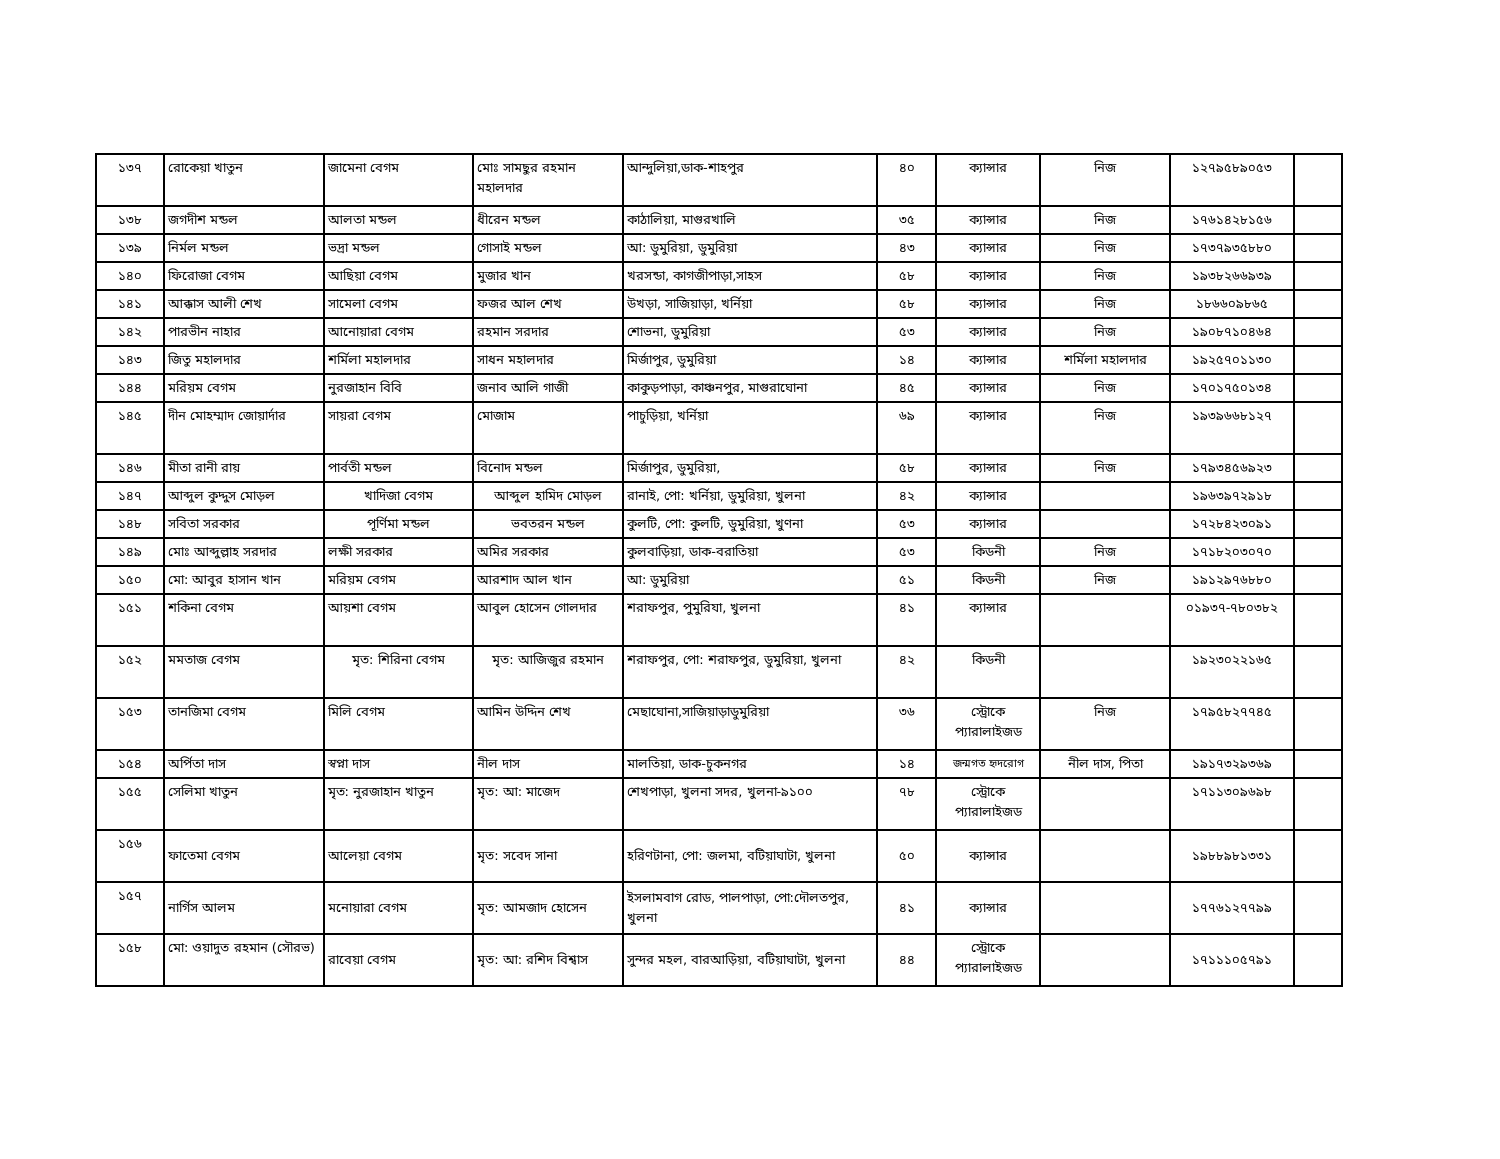| ১৩৭ | রোকেয়া খাতুন | জামেনা বেগম | মোঃ সামছুর রহমান মহালদার | আন্দুলিয়া,ডাক-শাহপুর | ৪০ | ক্যান্সার | নিজ | ১২৭৯৫৮৯০৫৩ | |
| ১৩৮ | জগদীশ মন্ডল | আলতা মন্ডল | ধীরেন মন্ডল | কাঠালিয়া, মাগুরখালি | ৩৫ | ক্যান্সার | নিজ | ১৭৬১৪২৮১৫৬ | |
| ১৩৯ | নির্মল মন্ডল | ভদ্রা মন্ডল | গোসাই মন্ডল | আ: ডুমুরিয়া, ডুমুরিয়া | ৪৩ | ক্যান্সার | নিজ | ১৭৩৭৯৩৫৮৮০ | |
| ১৪০ | ফিরোজা বেগম | আছিয়া বেগম | মুজার খান | খরসন্ডা, কাগজীপাড়া,সাহস | ৫৮ | ক্যান্সার | নিজ | ১৯৩৮২৬৬৯৩৯ | |
| ১৪১ | আক্কাস আলী শেখ | সামেলা বেগম | ফজর আল শেখ | উখড়া, সাজিয়াড়া, খর্নিয়া | ৫৮ | ক্যান্সার | নিজ | ১৮৬৬০৯৮৬৫ | |
| ১৪২ | পারভীন নাহার | আনোয়ারা বেগম | রহমান সরদার | শোভনা, ডুমুরিয়া | ৫৩ | ক্যান্সার | নিজ | ১৯০৮৭১০৪৬৪ | |
| ১৪৩ | জিতু মহালদার | শর্মিলা মহালদার | সাধন মহালদার | মির্জাপুর, ডুমুরিয়া | ১৪ | ক্যান্সার | শর্মিলা মহালদার | ১৯২৫৭০১১৩০ | |
| ১৪৪ | মরিয়ম বেগম | নুরজাহান বিবি | জনাব আলি গাজী | কাকুড়পাড়া, কাঞ্চনপুর, মাগুরাঘোনা | ৪৫ | ক্যান্সার | নিজ | ১৭০১৭৫০১৩৪ | |
| ১৪৫ | দীন মোহম্মাদ জোয়ার্দার | সায়রা বেগম | মোজাম | পাচুড়িয়া, খর্নিয়া | ৬৯ | ক্যান্সার | নিজ | ১৯৩৯৬৬৮১২৭ | |
| ১৪৬ | মীতা রানী রায় | পার্বতী মন্ডল | বিনোদ মন্ডল | মির্জাপুর, ডুমুরিয়া, | ৫৮ | ক্যান্সার | নিজ | ১৭৯৩৪৫৬৯২৩ | |
| ১৪৭ | আব্দুল কুদ্দুস মোড়ল | খাদিজা বেগম | আব্দুল হামিদ মোড়ল | রানাই, পো: খর্নিয়া, ডুমুরিয়া, খুলনা | ৪২ | ক্যান্সার | | ১৯৬৩৯৭২৯১৮ | |
| ১৪৮ | সবিতা সরকার | পূর্ণিমা মন্ডল | ভবতরন মন্ডল | কুলটি, পো: কুলটি, ডুমুরিয়া, খুণনা | ৫৩ | ক্যান্সার | | ১৭২৮৪২৩০৯১ | |
| ১৪৯ | মোঃ আব্দুল্লাহ সরদার | লক্ষী সরকার | অমির সরকার | কুলবাড়িয়া, ডাক-বরাতিয়া | ৫৩ | কিডনী | নিজ | ১৭১৮২০৩০৭০ | |
| ১৫০ | মো: আবুর হাসান খান | মরিয়ম বেগম | আরশাদ আল খান | আ: ডুমুরিয়া | ৫১ | কিডনী | নিজ | ১৯১২৯৭৬৮৮০ | |
| ১৫১ | শকিনা বেগম | আয়শা বেগম | আবুল হোসেন গোলদার | শরাফপুর, পুমুরিযা, খুলনা | ৪১ | ক্যান্সার | | ০১৯৩৭-৭৮০৩৮২ | |
| ১৫২ | মমতাজ বেগম | মৃত: শিরিনা বেগম | মৃত: আজিজুর রহমান | শরাফপুর, পো: শরাফপুর, ডুমুরিয়া, খুলনা | ৪২ | কিডনী | | ১৯২৩০২২১৬৫ | |
| ১৫৩ | তানজিমা বেগম | মিলি বেগম | আমিন উদ্দিন শেখ | মেছাঘোনা,সাজিয়াড়াডুমুরিয়া | ৩৬ | স্ট্রোকে প্যারালাইজড | নিজ | ১৭৯৫৮২৭৭৪৫ | |
| ১৫৪ | অর্পিতা দাস | স্বপ্না দাস | নীল দাস | মালতিয়া, ডাক-চুকনগর | ১৪ | জন্মগত হৃদরোগ | নীল দাস, পিতা | ১৯১৭৩২৯৩৬৯ | |
| ১৫৫ | সেলিমা খাতুন | মৃত: নুরজাহান খাতুন | মৃত: আ: মাজেদ | শেখপাড়া, খুলনা সদর, খুলনা-৯১০০ | ৭৮ | স্ট্রোকে প্যারালাইজড | | ১৭১১৩০৯৬৯৮ | |
| ১৫৬ | ফাতেমা বেগম | আলেয়া বেগম | মৃত: সবেদ সানা | হরিণটানা, পো: জলমা, বটিয়াঘাটা, খুলনা | ৫০ | ক্যান্সার | | ১৯৮৮৯৮১৩৩১ | |
| ১৫৭ | নার্গিস আলম | মনোয়ারা বেগম | মৃত: আমজাদ হোসেন | ইসলামবাগ রোড, পালপাড়া, পো:দৌলতপুর, খুলনা | ৪১ | ক্যান্সার | | ১৭৭৬১২৭৭৯৯ | |
| ১৫৮ | মো: ওয়াদুত রহমান (সৌরভ) | রাবেয়া বেগম | মৃত: আ: রশিদ বিশ্বাস | সুন্দর মহল, বারআড়িয়া, বটিয়াঘাটা, খুলনা | ৪৪ | স্ট্রোকে প্যারালাইজড | | ১৭১১১০৫৭৯১ | |